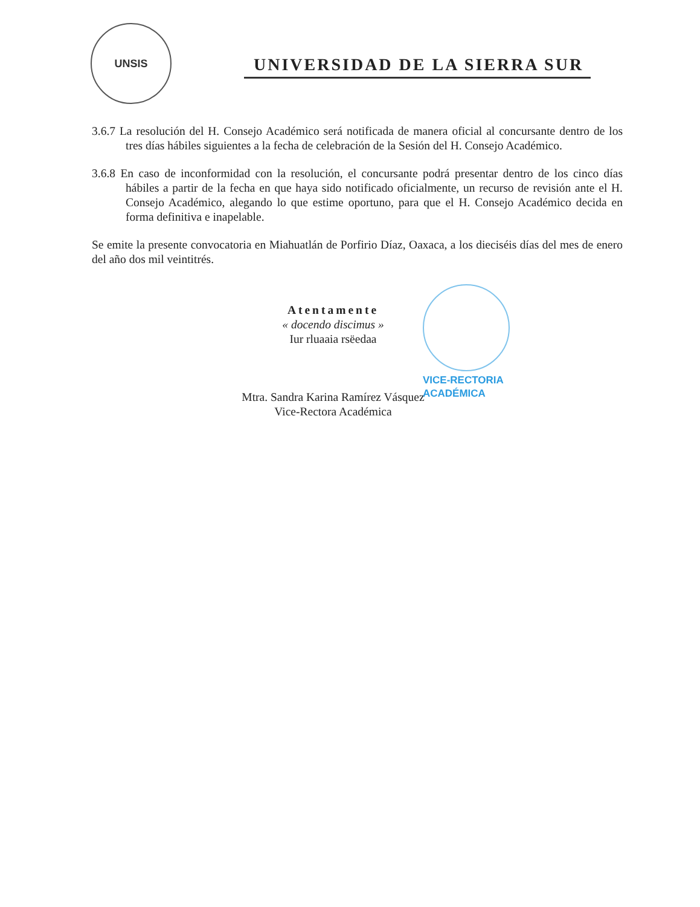UNSIS
UNIVERSIDAD DE LA SIERRA SUR
3.6.7 La resolución del H. Consejo Académico será notificada de manera oficial al concursante dentro de los tres días hábiles siguientes a la fecha de celebración de la Sesión del H. Consejo Académico.
3.6.8 En caso de inconformidad con la resolución, el concursante podrá presentar dentro de los cinco días hábiles a partir de la fecha en que haya sido notificado oficialmente, un recurso de revisión ante el H. Consejo Académico, alegando lo que estime oportuno, para que el H. Consejo Académico decida en forma definitiva e inapelable.
Se emite la presente convocatoria en Miahuatlán de Porfirio Díaz, Oaxaca, a los dieciséis días del mes de enero del año dos mil veintitrés.
Atentamente
« docendo discimus »
Iur rluaaia rsëedaa
Mtra. Sandra Karina Ramírez Vásquez
Vice-Rectora Académica
VICE-RECTORIA
ACADÉMICA